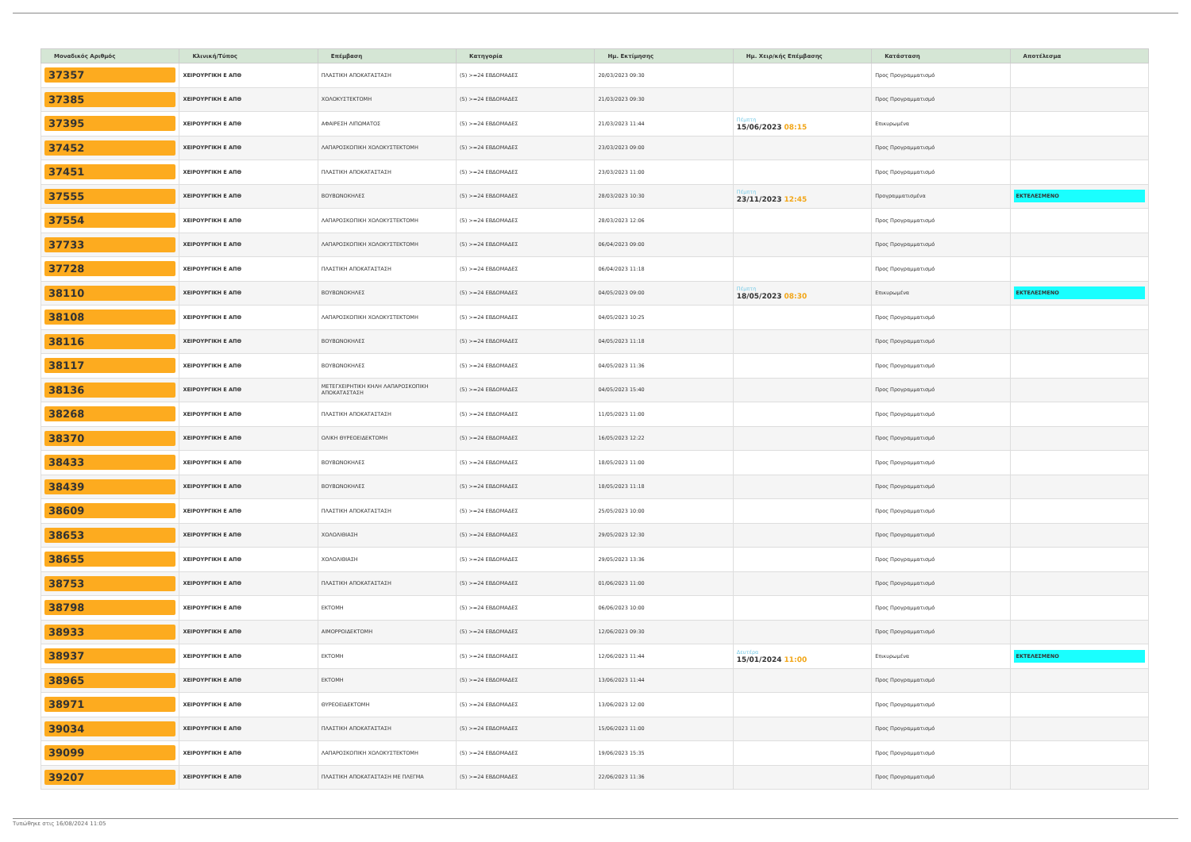| Μοναδικός Αριθμός | Κλινική/Τύπος | Επέμβαση | Κατηγορία | Ημ. Εκτίμησης | Ημ. Χειρ/κής Επέμβασης | Κατάσταση | Αποτέλεσμα |
| --- | --- | --- | --- | --- | --- | --- | --- |
| 37357 | ΧΕΙΡΟΥΡΓΙΚΗ Ε ΑΠΘ | ΠΛΑΣΤΙΚΗ ΑΠΟΚΑΤΑΣΤΑΣΗ | (5) >=24 ΕΒΔΟΜΑΔΕΣ | 20/03/2023 09:30 | | Προς Προγραμματισμό | |
| 37385 | ΧΕΙΡΟΥΡΓΙΚΗ Ε ΑΠΘ | ΧΟΛΟΚΥΣΤΕΚΤΟΜΗ | (5) >=24 ΕΒΔΟΜΑΔΕΣ | 21/03/2023 09:30 | | Προς Προγραμματισμό | |
| 37395 | ΧΕΙΡΟΥΡΓΙΚΗ Ε ΑΠΘ | ΑΦΑΙΡΕΣΗ ΛΙΠΩΜΑΤΟΣ | (5) >=24 ΕΒΔΟΜΑΔΕΣ | 21/03/2023 11:44 | Πέμπτη 15/06/2023 08:15 | Επικυρωμένα | |
| 37452 | ΧΕΙΡΟΥΡΓΙΚΗ Ε ΑΠΘ | ΛΑΠΑΡΟΣΚΟΠΙΚΗ ΧΟΛΟΚΥΣΤΕΚΤΟΜΗ | (5) >=24 ΕΒΔΟΜΑΔΕΣ | 23/03/2023 09:00 | | Προς Προγραμματισμό | |
| 37451 | ΧΕΙΡΟΥΡΓΙΚΗ Ε ΑΠΘ | ΠΛΑΣΤΙΚΗ ΑΠΟΚΑΤΑΣΤΑΣΗ | (5) >=24 ΕΒΔΟΜΑΔΕΣ | 23/03/2023 11:00 | | Προς Προγραμματισμό | |
| 37555 | ΧΕΙΡΟΥΡΓΙΚΗ Ε ΑΠΘ | ΒΟΥΒΩΝΟΚΗΛΕΣ | (5) >=24 ΕΒΔΟΜΑΔΕΣ | 28/03/2023 10:30 | Πέμπτη 23/11/2023 12:45 | Προγραμματισμένα | ΕΚΤΕΛΕΣΜΕΝΟ |
| 37554 | ΧΕΙΡΟΥΡΓΙΚΗ Ε ΑΠΘ | ΛΑΠΑΡΟΣΚΟΠΙΚΗ ΧΟΛΟΚΥΣΤΕΚΤΟΜΗ | (5) >=24 ΕΒΔΟΜΑΔΕΣ | 28/03/2023 12:06 | | Προς Προγραμματισμό | |
| 37733 | ΧΕΙΡΟΥΡΓΙΚΗ Ε ΑΠΘ | ΛΑΠΑΡΟΣΚΟΠΙΚΗ ΧΟΛΟΚΥΣΤΕΚΤΟΜΗ | (5) >=24 ΕΒΔΟΜΑΔΕΣ | 06/04/2023 09:00 | | Προς Προγραμματισμό | |
| 37728 | ΧΕΙΡΟΥΡΓΙΚΗ Ε ΑΠΘ | ΠΛΑΣΤΙΚΗ ΑΠΟΚΑΤΑΣΤΑΣΗ | (5) >=24 ΕΒΔΟΜΑΔΕΣ | 06/04/2023 11:18 | | Προς Προγραμματισμό | |
| 38110 | ΧΕΙΡΟΥΡΓΙΚΗ Ε ΑΠΘ | ΒΟΥΒΩΝΟΚΗΛΕΣ | (5) >=24 ΕΒΔΟΜΑΔΕΣ | 04/05/2023 09:00 | Πέμπτη 18/05/2023 08:30 | Επικυρωμένα | ΕΚΤΕΛΕΣΜΕΝΟ |
| 38108 | ΧΕΙΡΟΥΡΓΙΚΗ Ε ΑΠΘ | ΛΑΠΑΡΟΣΚΟΠΙΚΗ ΧΟΛΟΚΥΣΤΕΚΤΟΜΗ | (5) >=24 ΕΒΔΟΜΑΔΕΣ | 04/05/2023 10:25 | | Προς Προγραμματισμό | |
| 38116 | ΧΕΙΡΟΥΡΓΙΚΗ Ε ΑΠΘ | ΒΟΥΒΩΝΟΚΗΛΕΣ | (5) >=24 ΕΒΔΟΜΑΔΕΣ | 04/05/2023 11:18 | | Προς Προγραμματισμό | |
| 38117 | ΧΕΙΡΟΥΡΓΙΚΗ Ε ΑΠΘ | ΒΟΥΒΩΝΟΚΗΛΕΣ | (5) >=24 ΕΒΔΟΜΑΔΕΣ | 04/05/2023 11:36 | | Προς Προγραμματισμό | |
| 38136 | ΧΕΙΡΟΥΡΓΙΚΗ Ε ΑΠΘ | ΜΕΤΕΓΧΕΙΡΗΤΙΚΗ ΚΗΛΗ ΛΑΠΑΡΟΣΚΟΠΙΚΗ ΑΠΟΚΑΤΑΣΤΑΣΗ | (5) >=24 ΕΒΔΟΜΑΔΕΣ | 04/05/2023 15:40 | | Προς Προγραμματισμό | |
| 38268 | ΧΕΙΡΟΥΡΓΙΚΗ Ε ΑΠΘ | ΠΛΑΣΤΙΚΗ ΑΠΟΚΑΤΑΣΤΑΣΗ | (5) >=24 ΕΒΔΟΜΑΔΕΣ | 11/05/2023 11:00 | | Προς Προγραμματισμό | |
| 38370 | ΧΕΙΡΟΥΡΓΙΚΗ Ε ΑΠΘ | ΟΛΙΚΗ ΘΥΡΕΟΕΙΔΕΚΤΟΜΗ | (5) >=24 ΕΒΔΟΜΑΔΕΣ | 16/05/2023 12:22 | | Προς Προγραμματισμό | |
| 38433 | ΧΕΙΡΟΥΡΓΙΚΗ Ε ΑΠΘ | ΒΟΥΒΩΝΟΚΗΛΕΣ | (5) >=24 ΕΒΔΟΜΑΔΕΣ | 18/05/2023 11:00 | | Προς Προγραμματισμό | |
| 38439 | ΧΕΙΡΟΥΡΓΙΚΗ Ε ΑΠΘ | ΒΟΥΒΩΝΟΚΗΛΕΣ | (5) >=24 ΕΒΔΟΜΑΔΕΣ | 18/05/2023 11:18 | | Προς Προγραμματισμό | |
| 38609 | ΧΕΙΡΟΥΡΓΙΚΗ Ε ΑΠΘ | ΠΛΑΣΤΙΚΗ ΑΠΟΚΑΤΑΣΤΑΣΗ | (5) >=24 ΕΒΔΟΜΑΔΕΣ | 25/05/2023 10:00 | | Προς Προγραμματισμό | |
| 38653 | ΧΕΙΡΟΥΡΓΙΚΗ Ε ΑΠΘ | ΧΟΛΟΛΙΘΙΑΣΗ | (5) >=24 ΕΒΔΟΜΑΔΕΣ | 29/05/2023 12:30 | | Προς Προγραμματισμό | |
| 38655 | ΧΕΙΡΟΥΡΓΙΚΗ Ε ΑΠΘ | ΧΟΛΟΛΙΘΙΑΣΗ | (5) >=24 ΕΒΔΟΜΑΔΕΣ | 29/05/2023 13:36 | | Προς Προγραμματισμό | |
| 38753 | ΧΕΙΡΟΥΡΓΙΚΗ Ε ΑΠΘ | ΠΛΑΣΤΙΚΗ ΑΠΟΚΑΤΑΣΤΑΣΗ | (5) >=24 ΕΒΔΟΜΑΔΕΣ | 01/06/2023 11:00 | | Προς Προγραμματισμό | |
| 38798 | ΧΕΙΡΟΥΡΓΙΚΗ Ε ΑΠΘ | ΕΚΤΟΜΗ | (5) >=24 ΕΒΔΟΜΑΔΕΣ | 06/06/2023 10:00 | | Προς Προγραμματισμό | |
| 38933 | ΧΕΙΡΟΥΡΓΙΚΗ Ε ΑΠΘ | ΑΙΜΟΡΡΟΙΔΕΚΤΟΜΗ | (5) >=24 ΕΒΔΟΜΑΔΕΣ | 12/06/2023 09:30 | | Προς Προγραμματισμό | |
| 38937 | ΧΕΙΡΟΥΡΓΙΚΗ Ε ΑΠΘ | ΕΚΤΟΜΗ | (5) >=24 ΕΒΔΟΜΑΔΕΣ | 12/06/2023 11:44 | Δευτέρα 15/01/2024 11:00 | Επικυρωμένα | ΕΚΤΕΛΕΣΜΕΝΟ |
| 38965 | ΧΕΙΡΟΥΡΓΙΚΗ Ε ΑΠΘ | ΕΚΤΟΜΗ | (5) >=24 ΕΒΔΟΜΑΔΕΣ | 13/06/2023 11:44 | | Προς Προγραμματισμό | |
| 38971 | ΧΕΙΡΟΥΡΓΙΚΗ Ε ΑΠΘ | ΘΥΡΕΟΕΙΔΕΚΤΟΜΗ | (5) >=24 ΕΒΔΟΜΑΔΕΣ | 13/06/2023 12:00 | | Προς Προγραμματισμό | |
| 39034 | ΧΕΙΡΟΥΡΓΙΚΗ Ε ΑΠΘ | ΠΛΑΣΤΙΚΗ ΑΠΟΚΑΤΑΣΤΑΣΗ | (5) >=24 ΕΒΔΟΜΑΔΕΣ | 15/06/2023 11:00 | | Προς Προγραμματισμό | |
| 39099 | ΧΕΙΡΟΥΡΓΙΚΗ Ε ΑΠΘ | ΛΑΠΑΡΟΣΚΟΠΙΚΗ ΧΟΛΟΚΥΣΤΕΚΤΟΜΗ | (5) >=24 ΕΒΔΟΜΑΔΕΣ | 19/06/2023 15:35 | | Προς Προγραμματισμό | |
| 39207 | ΧΕΙΡΟΥΡΓΙΚΗ Ε ΑΠΘ | ΠΛΑΣΤΙΚΗ ΑΠΟΚΑΤΑΣΤΑΣΗ ΜΕ ΠΛΕΓΜΑ | (5) >=24 ΕΒΔΟΜΑΔΕΣ | 22/06/2023 11:36 | | Προς Προγραμματισμό | |
Τυπώθηκε στις 16/08/2024 11:05